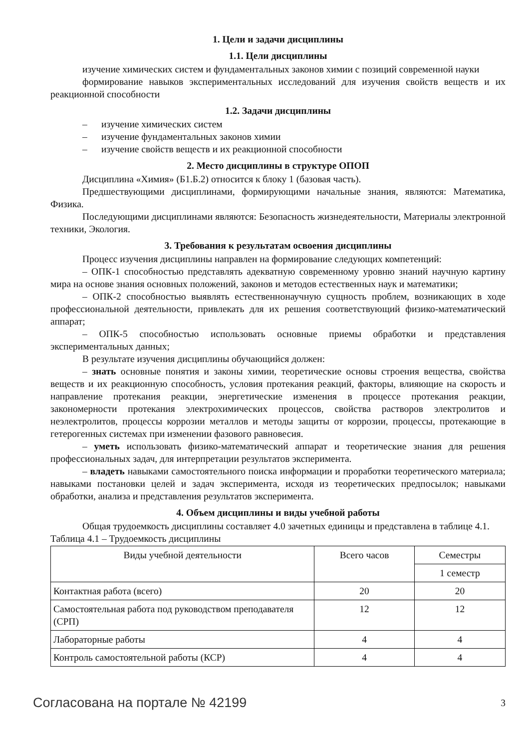1. Цели и задачи дисциплины
1.1. Цели дисциплины
изучение химических систем и фундаментальных законов химии с позиций современной науки
формирование навыков экспериментальных исследований для изучения свойств веществ и их реакционной способности
1.2. Задачи дисциплины
– изучение химических систем
– изучение фундаментальных законов химии
– изучение свойств веществ и их реакционной способности
2. Место дисциплины в структуре ОПОП
Дисциплина «Химия» (Б1.Б.2) относится к блоку 1 (базовая часть).
Предшествующими дисциплинами, формирующими начальные знания, являются: Математика, Физика.
Последующими дисциплинами являются: Безопасность жизнедеятельности, Материалы электронной техники, Экология.
3. Требования к результатам освоения дисциплины
Процесс изучения дисциплины направлен на формирование следующих компетенций:
– ОПК-1 способностью представлять адекватную современному уровню знаний научную картину мира на основе знания основных положений, законов и методов естественных наук и математики;
– ОПК-2 способностью выявлять естественнонаучную сущность проблем, возникающих в ходе профессиональной деятельности, привлекать для их решения соответствующий физико-математический аппарат;
– ОПК-5 способностью использовать основные приемы обработки и представления экспериментальных данных;
В результате изучения дисциплины обучающийся должен:
– знать основные понятия и законы химии, теоретические основы строения вещества, свойства веществ и их реакционную способность, условия протекания реакций, факторы, влияющие на скорость и направление протекания реакции, энергетические изменения в процессе протекания реакции, закономерности протекания электрохимических процессов, свойства растворов электролитов и неэлектролитов, процессы коррозии металлов и методы защиты от коррозии, процессы, протекающие в гетерогенных системах при изменении фазового равновесия.
– уметь использовать физико-математический аппарат и теоретические знания для решения профессиональных задач, для интерпретации результатов эксперимента.
– владеть навыками самостоятельного поиска информации и проработки теоретического материала; навыками постановки целей и задач эксперимента, исходя из теоретических предпосылок; навыками обработки, анализа и представления результатов эксперимента.
4. Объем дисциплины и виды учебной работы
Общая трудоемкость дисциплины составляет 4.0 зачетных единицы и представлена в таблице 4.1.
Таблица 4.1 – Трудоемкость дисциплины
| Виды учебной деятельности | Всего часов | Семестры |
| --- | --- | --- |
| | | 1 семестр |
| Контактная работа (всего) | 20 | 20 |
| Самостоятельная работа под руководством преподавателя (СРП) | 12 | 12 |
| Лабораторные работы | 4 | 4 |
| Контроль самостоятельной работы (КСР) | 4 | 4 |
Согласована на портале № 42199 3